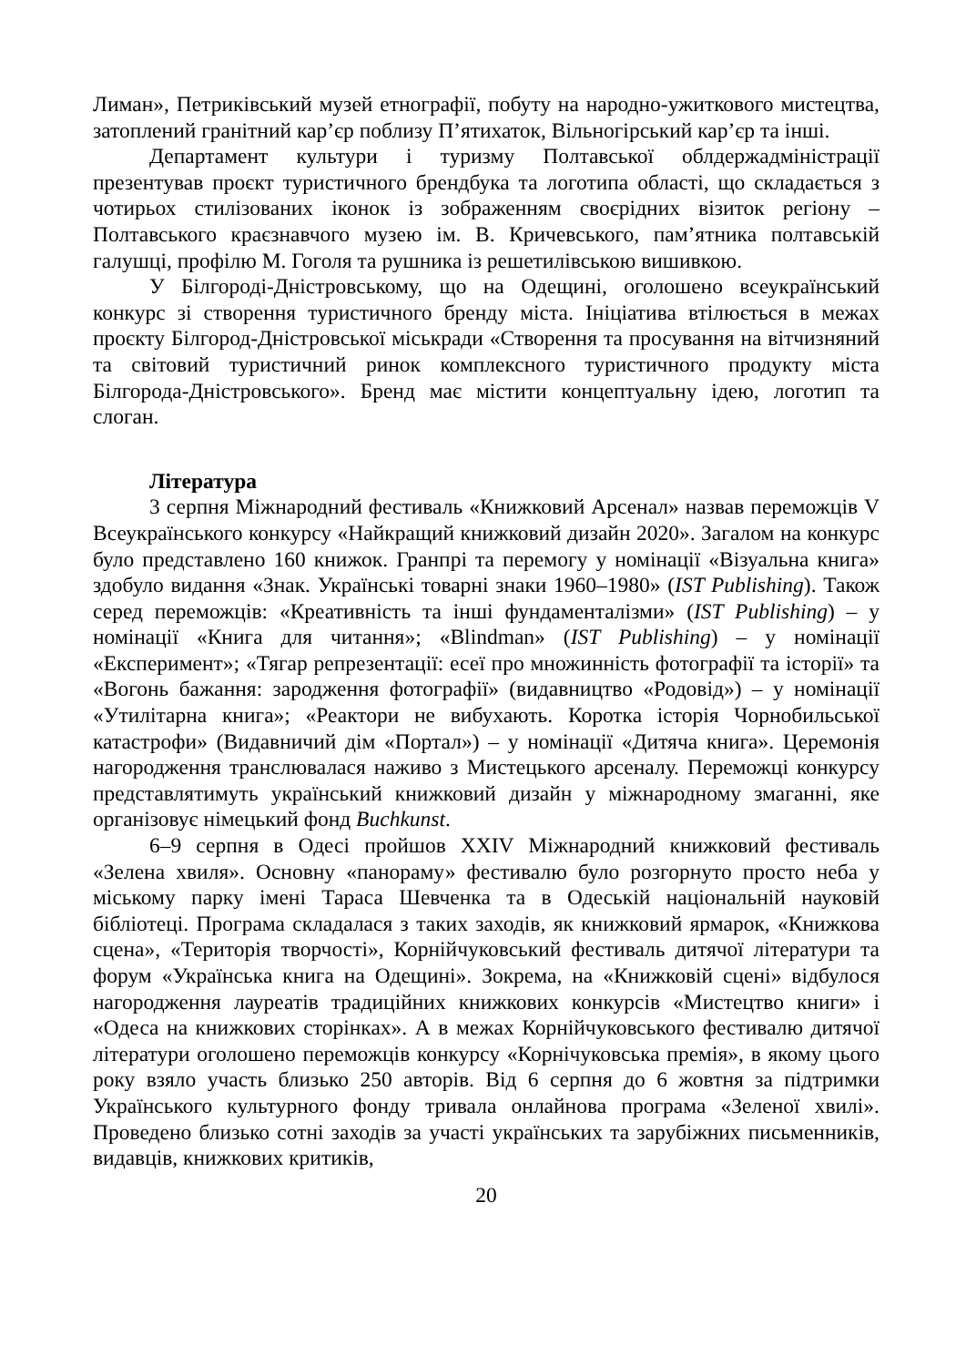Лиман», Петриківський музей етнографії, побуту на народно-ужиткового мистецтва, затоплений гранітний кар’єр поблизу П’ятихаток, Вільногірський кар’єр та інші.
Департамент культури і туризму Полтавської облдержадмі­ністрації презентував проєкт туристичного брендбука та логотипа області, що складається з чотирьох стилізованих іконок із зображенням своєрідних візиток регіону – Полтавського краєзнавчого музею ім. В. Кричевського, пам’ятника полтавській галушці, профілю М. Гоголя та рушника із решетилів­ською вишивкою.
У Білгороді-Дністровському, що на Одещині, оголошено всеукраїнський конкурс зі створення туристичного бренду міста. Ініціатива втілюється в межах проєкту Білгород-Дністровської міськради «Створення та просування на віт­чизняний та світовий туристичний ринок комплексного туристичного продукту міста Білгорода-Дністровського». Бренд має містити концептуальну ідею, логотип та слоган.
Література
3 серпня Міжнародний фестиваль «Книжковий Арсенал» назвав пере­можців V Всеукраїнського конкурсу «Найкращий книжковий дизайн 2020». Загалом на конкурс було представлено 160 книжок. Гранпрі та перемогу у но­мінації «Візуальна книга» здобуло видання «Знак. Українські товарні знаки 1960–1980» (IST Publishing). Також серед переможців: «Креативність та інші фундаменталізми» (IST Publishing) – у номінації «Книга для читання»; «Blindman» (IST Publishing) – у номінації «Експеримент»; «Тягар репрезентації: есеї про множинність фотографії та історії» та «Вогонь бажання: зародження фотографії» (видавництво «Родовід») – у номінації «Утилітарна книга»; «Реак­тори не вибухають. Коротка історія Чорнобильської катастрофи» (Видавничий дім «Портал») – у номінації «Дитяча книга». Церемонія нагородження транс­лювалася наживо з Мистецького арсеналу. Переможці конкурсу представляти­муть український книжковий дизайн у міжнародному змаганні, яке організовує німецький фонд Buchkunst.
6–9 серпня в Одесі пройшов XXIV Міжнародний книжковий фестиваль «Зелена хвиля». Основну «панораму» фестивалю було розгорнуто просто неба у міському парку імені Тараса Шевченка та в Одеській національній науковій бібліотеці. Програма складалася з таких заходів, як книжковий ярмарок, «Книжкова сцена», «Територія творчості», Корнійчуковський фестиваль дитя­чої літератури та форум «Українська книга на Одещині». Зокрема, на «Книжко­вій сцені» відбулося нагородження лауреатів традиційних книжкових конкурсів «Мистецтво книги» і «Одеса на книжкових сторінках». А в межах Корнійчу­ковського фестивалю дитячої літератури оголошено переможців конкурсу «Корнічуковська премія», в якому цього року взяло участь близько 250 авторів. Від 6 серпня до 6 жовтня за підтримки Українського культурного фонду трива­ла онлайнова програма «Зеленої хвилі». Проведено близько сотні заходів за участі українських та зарубіжних письменників, видавців, книжкових критиків,
20